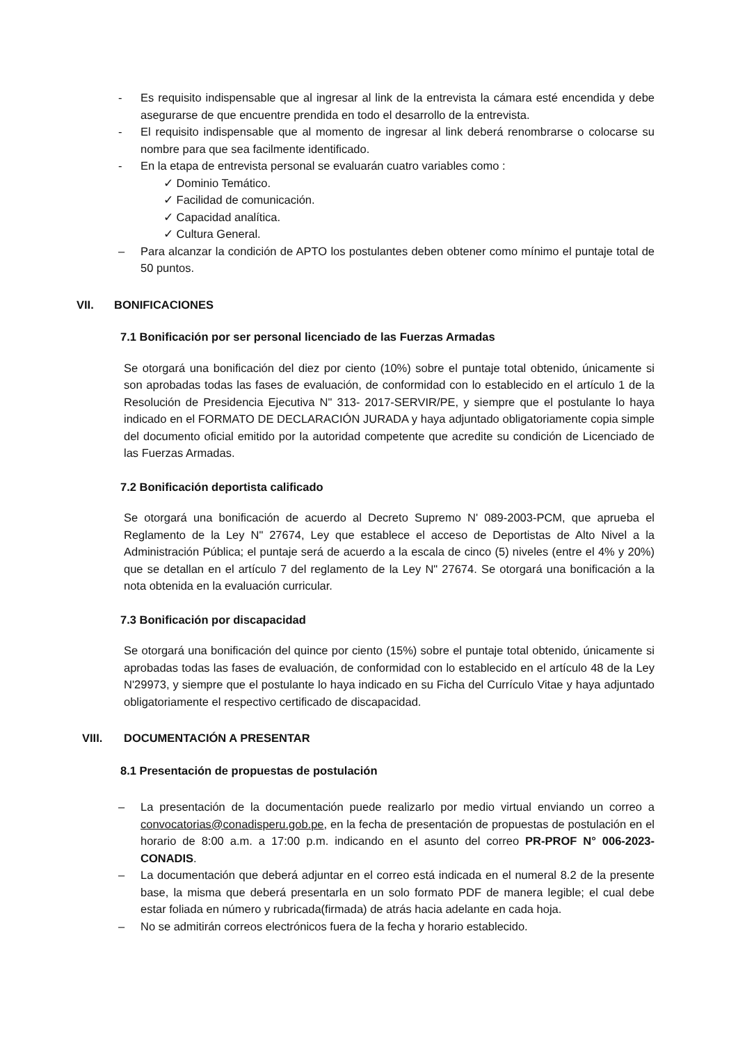- Es requisito indispensable que al ingresar al link de la entrevista la cámara esté encendida y debe asegurarse de que encuentre prendida en todo el desarrollo de la entrevista.
- El requisito indispensable que al momento de ingresar al link deberá renombrarse o colocarse su nombre para que sea facilmente identificado.
- En la etapa de entrevista personal se evaluarán cuatro variables como :
✓ Dominio Temático.
✓ Facilidad de comunicación.
✓ Capacidad analítica.
✓ Cultura General.
– Para alcanzar la condición de APTO los postulantes deben obtener como mínimo el puntaje total de 50 puntos.
VII. BONIFICACIONES
7.1 Bonificación por ser personal licenciado de las Fuerzas Armadas
Se otorgará una bonificación del diez por ciento (10%) sobre el puntaje total obtenido, únicamente si son aprobadas todas las fases de evaluación, de conformidad con lo establecido en el artículo 1 de la Resolución de Presidencia Ejecutiva N" 313- 2017-SERVIR/PE, y siempre que el postulante lo haya indicado en el FORMATO DE DECLARACIÓN JURADA y haya adjuntado obligatoriamente copia simple del documento oficial emitido por la autoridad competente que acredite su condición de Licenciado de las Fuerzas Armadas.
7.2 Bonificación deportista calificado
Se otorgará una bonificación de acuerdo al Decreto Supremo N' 089-2003-PCM, que aprueba el Reglamento de la Ley N" 27674, Ley que establece el acceso de Deportistas de Alto Nivel a la Administración Pública; el puntaje será de acuerdo a la escala de cinco (5) niveles (entre el 4% y 20%) que se detallan en el artículo 7 del reglamento de la Ley N" 27674. Se otorgará una bonificación a la nota obtenida en la evaluación curricular.
7.3 Bonificación por discapacidad
Se otorgará una bonificación del quince por ciento (15%) sobre el puntaje total obtenido, únicamente si aprobadas todas las fases de evaluación, de conformidad con lo establecido en el artículo 48 de la Ley N'29973, y siempre que el postulante lo haya indicado en su Ficha del Currículo Vitae y haya adjuntado obligatoriamente el respectivo certificado de discapacidad.
VIII. DOCUMENTACIÓN A PRESENTAR
8.1 Presentación de propuestas de postulación
– La presentación de la documentación puede realizarlo por medio virtual enviando un correo a convocatorias@conadisperu.gob.pe, en la fecha de presentación de propuestas de postulación en el horario de 8:00 a.m. a 17:00 p.m. indicando en el asunto del correo PR-PROF N° 006-2023-CONADIS.
– La documentación que deberá adjuntar en el correo está indicada en el numeral 8.2 de la presente base, la misma que deberá presentarla en un solo formato PDF de manera legible; el cual debe estar foliada en número y rubricada(firmada) de atrás hacia adelante en cada hoja.
– No se admitirán correos electrónicos fuera de la fecha y horario establecido.